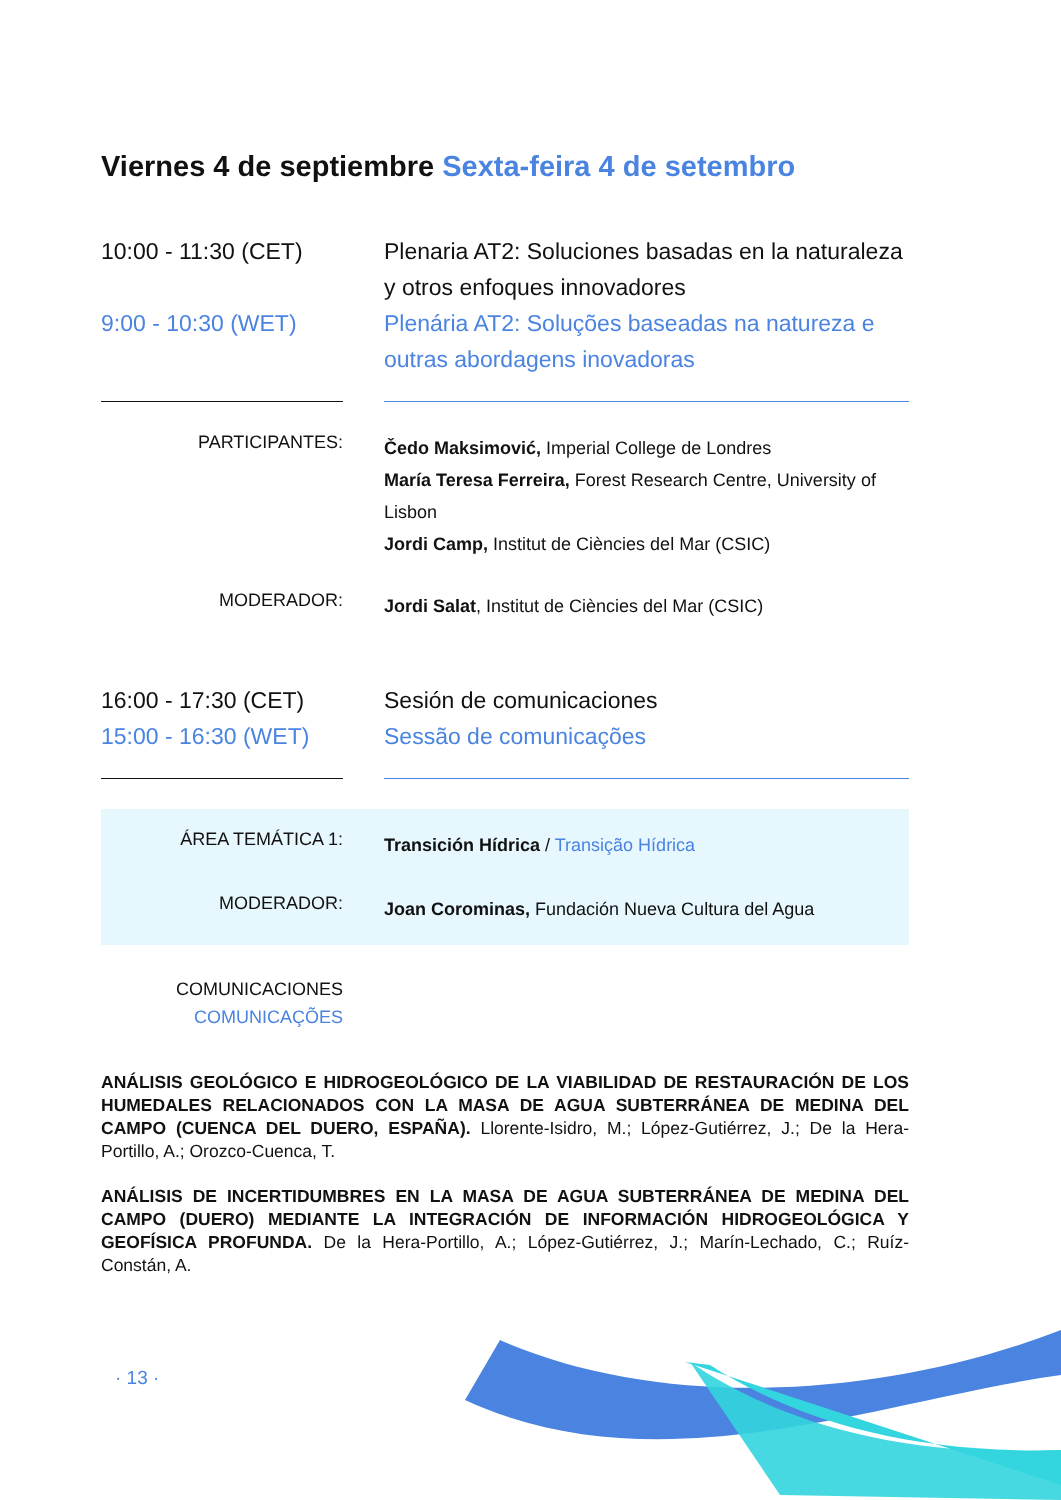Viernes 4 de septiembre Sexta-feira 4 de setembro
10:00 - 11:30 (CET)
9:00 - 10:30 (WET)
Plenaria AT2: Soluciones basadas en la naturaleza y otros enfoques innovadores
Plenária AT2: Soluções baseadas na natureza e outras abordagens inovadoras
PARTICIPANTES:
Čedo Maksimović, Imperial College de Londres
María Teresa Ferreira, Forest Research Centre, University of Lisbon
Jordi Camp, Institut de Ciències del Mar (CSIC)
MODERADOR:
Jordi Salat, Institut de Ciències del Mar (CSIC)
16:00 - 17:30 (CET)
15:00 - 16:30 (WET)
Sesión de comunicaciones
Sessão de comunicações
ÁREA TEMÁTICA 1:
Transición Hídrica / Transição Hídrica
MODERADOR:
Joan Corominas, Fundación Nueva Cultura del Agua
COMUNICACIONES
COMUNICAÇÕES
ANÁLISIS GEOLÓGICO E HIDROGEOLÓGICO DE LA VIABILIDAD DE RESTAURACIÓN DE LOS HUMEDALES RELACIONADOS CON LA MASA DE AGUA SUBTERRÁNEA DE MEDINA DEL CAMPO (CUENCA DEL DUERO, ESPAÑA). Llorente-Isidro, M.; López-Gutiérrez, J.; De la Hera-Portillo, A.; Orozco-Cuenca, T.
ANÁLISIS DE INCERTIDUMBRES EN LA MASA DE AGUA SUBTERRÁNEA DE MEDINA DEL CAMPO (DUERO) MEDIANTE LA INTEGRACIÓN DE INFORMACIÓN HIDROGEOLÓGICA Y GEOFÍSICA PROFUNDA. De la Hera-Portillo, A.; López-Gutiérrez, J.; Marín-Lechado, C.; Ruíz-Constán, A.
· 13 ·